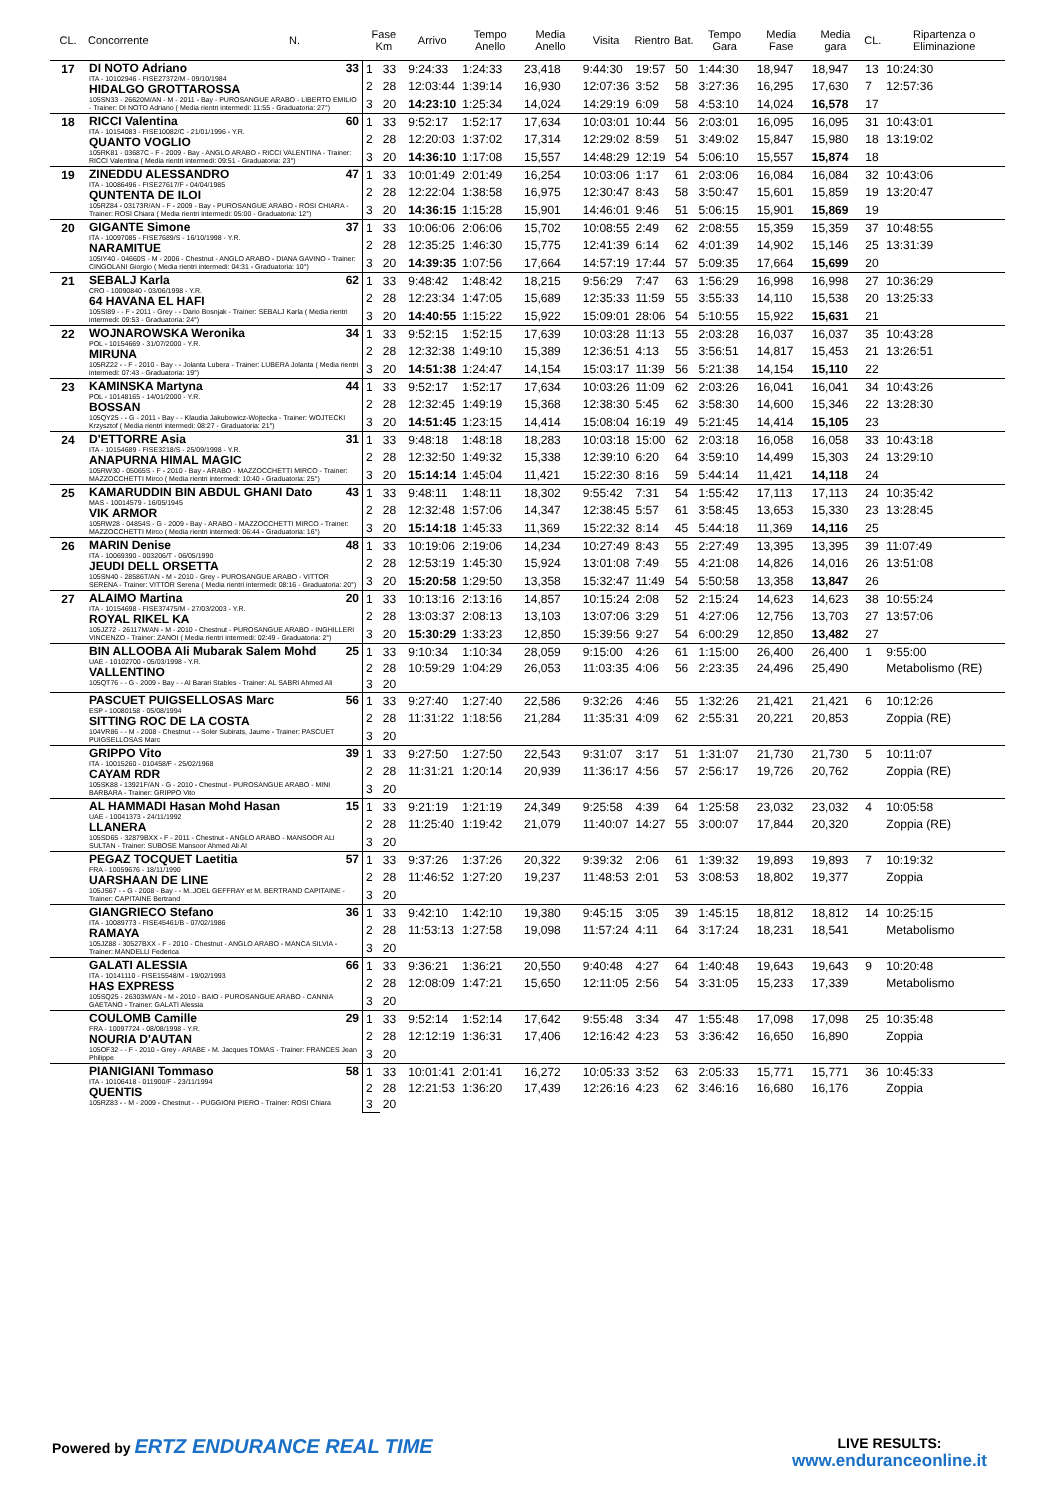| CL. | Concorrente N. | Fase Km | | Arrivo | Tempo Anello | Media Anello | Visita | Rientro | Bat. | Tempo Gara | Media Fase | Media gara | CL. | Ripartenza o Eliminazione |
| --- | --- | --- | --- | --- | --- | --- | --- | --- | --- | --- | --- | --- | --- | --- |
| 17 | DI NOTO Adriano 33 ITA - 10102946 - FISE27372/M - 09/10/1984 HIDALGO GROTTAROSSA 105SN33 - 26620M/AN - M - 2011 - Bay - PUROSANGUE ARABO - LIBERTO EMILIO - Trainer: DI NOTO Adriano ( Media rientri intermedi: 11:55 - Graduatoria: 27°) | 1 | 33 | 9:24:33 | 1:24:33 | 23,418 | 9:44:30 | 19:57 | 50 | 1:44:30 | 18,947 | 18,947 | 13 | 10:24:30 |
| | | 2 | 28 | 12:03:44 | 1:39:14 | 16,930 | 12:07:36 | 3:52 | 58 | 3:27:36 | 16,295 | 17,630 | 7 | 12:57:36 |
| | | 3 | 20 | 14:23:10 | 1:25:34 | 14,024 | 14:29:19 | 6:09 | 58 | 4:53:10 | 14,024 | 16,578 | 17 | |
| 18 | RICCI Valentina 60 ITA - 10154083 - FISE10082/C - 21/01/1996 - Y.R. QUANTO VOGLIO 105RK81 - 03687C - F - 2009 - Bay - ANGLO ARABO - RICCI VALENTINA - Trainer: RICCI Valentina ( Media rientri intermedi: 09:51 - Graduatoria: 23°) | 1 | 33 | 9:52:17 | 1:52:17 | 17,634 | 10:03:01 | 10:44 | 56 | 2:03:01 | 16,095 | 16,095 | 31 | 10:43:01 |
| | | 2 | 28 | 12:20:03 | 1:37:02 | 17,314 | 12:29:02 | 8:59 | 51 | 3:49:02 | 15,847 | 15,980 | 18 | 13:19:02 |
| | | 3 | 20 | 14:36:10 | 1:17:08 | 15,557 | 14:48:29 | 12:19 | 54 | 5:06:10 | 15,557 | 15,874 | 18 | |
| 19 | ZINEDDU ALESSANDRO 47 ITA - 10086496 - FISE27617/F - 04/04/1985 QUNTENTA DE ILOI 105RZ84 - 03173R/AN - F - 2009 - Bay - PUROSANGUE ARABO - ROSI CHIARA - Trainer: ROSI Chiara ( Media rientri intermedi: 05:00 - Graduatoria: 12°) | 1 | 33 | 10:01:49 | 2:01:49 | 16,254 | 10:03:06 | 1:17 | 61 | 2:03:06 | 16,084 | 16,084 | 32 | 10:43:06 |
| | | 2 | 28 | 12:22:04 | 1:38:58 | 16,975 | 12:30:47 | 8:43 | 58 | 3:50:47 | 15,601 | 15,859 | 19 | 13:20:47 |
| | | 3 | 20 | 14:36:15 | 1:15:28 | 15,901 | 14:46:01 | 9:46 | 51 | 5:06:15 | 15,901 | 15,869 | 19 | |
| 20 | GIGANTE Simone 37 ITA - 10097085 - FISE7689/S - 16/10/1998 - Y.R. NARAMITUE 105IY40 - 04660S - M - 2006 - Chestnut - ANGLO ARABO - DIANA GAVINO - Trainer: CINGOLANI Giorgio ( Media rientri intermedi: 04:31 - Graduatoria: 10°) | 1 | 33 | 10:06:06 | 2:06:06 | 15,702 | 10:08:55 | 2:49 | 62 | 2:08:55 | 15,359 | 15,359 | 37 | 10:48:55 |
| | | 2 | 28 | 12:35:25 | 1:46:30 | 15,775 | 12:41:39 | 6:14 | 62 | 4:01:39 | 14,902 | 15,146 | 25 | 13:31:39 |
| | | 3 | 20 | 14:39:35 | 1:07:56 | 17,664 | 14:57:19 | 17:44 | 57 | 5:09:35 | 17,664 | 15,699 | 20 | |
| 21 | SEBALJ Karla 62 CRO - 10090840 - 03/06/1998 - Y.R. 64 HAVANA EL HAFI 105SI89 - - F - 2011 - Grey - - Dario Bosnjak - Trainer: SEBALJ Karla ( Media rientri intermedi: 09:53 - Graduatoria: 24°) | 1 | 33 | 9:48:42 | 1:48:42 | 18,215 | 9:56:29 | 7:47 | 63 | 1:56:29 | 16,998 | 16,998 | 27 | 10:36:29 |
| | | 2 | 28 | 12:23:34 | 1:47:05 | 15,689 | 12:35:33 | 11:59 | 55 | 3:55:33 | 14,110 | 15,538 | 20 | 13:25:33 |
| | | 3 | 20 | 14:40:55 | 1:15:22 | 15,922 | 15:09:01 | 28:06 | 54 | 5:10:55 | 15,922 | 15,631 | 21 | |
| 22 | WOJNAROWSKA Weronika 34 POL - 10154669 - 31/07/2000 - Y.R. MIRUNA 105RZ22 - - F - 2010 - Bay - - Jolanta Lubera - Trainer: LUBERA Jolanta ( Media rientri intermedi: 07:43 - Graduatoria: 19°) | 1 | 33 | 9:52:15 | 1:52:15 | 17,639 | 10:03:28 | 11:13 | 55 | 2:03:28 | 16,037 | 16,037 | 35 | 10:43:28 |
| | | 2 | 28 | 12:32:38 | 1:49:10 | 15,389 | 12:36:51 | 4:13 | 55 | 3:56:51 | 14,817 | 15,453 | 21 | 13:26:51 |
| | | 3 | 20 | 14:51:38 | 1:24:47 | 14,154 | 15:03:17 | 11:39 | 56 | 5:21:38 | 14,154 | 15,110 | 22 | |
| 23 | KAMINSKA Martyna 44 POL - 10148165 - 14/01/2000 - Y.R. BOSSAN 105QY25 - - G - 2011 - Bay - - Klaudia Jakubowicz-Wojtecka - Trainer: WOJTECKI Krzysztof ( Media rientri intermedi: 08:27 - Graduatoria: 21°) | 1 | 33 | 9:52:17 | 1:52:17 | 17,634 | 10:03:26 | 11:09 | 62 | 2:03:26 | 16,041 | 16,041 | 34 | 10:43:26 |
| | | 2 | 28 | 12:32:45 | 1:49:19 | 15,368 | 12:38:30 | 5:45 | 62 | 3:58:30 | 14,600 | 15,346 | 22 | 13:28:30 |
| | | 3 | 20 | 14:51:45 | 1:23:15 | 14,414 | 15:08:04 | 16:19 | 49 | 5:21:45 | 14,414 | 15,105 | 23 | |
| 24 | D'ETTORRE Asia 31 ITA - 10154689 - FISE3218/S - 25/09/1998 - Y.R. ANAPURNA HIMAL MAGIC 105RW30 - 05065S - F - 2010 - Bay - ARABO - MAZZOCCHETTI MIRCO - Trainer: MAZZOCCHETTI Mirco ( Media rientri intermedi: 10:40 - Graduatoria: 25°) | 1 | 33 | 9:48:18 | 1:48:18 | 18,283 | 10:03:18 | 15:00 | 62 | 2:03:18 | 16,058 | 16,058 | 33 | 10:43:18 |
| | | 2 | 28 | 12:32:50 | 1:49:32 | 15,338 | 12:39:10 | 6:20 | 64 | 3:59:10 | 14,499 | 15,303 | 24 | 13:29:10 |
| | | 3 | 20 | 15:14:14 | 1:45:04 | 11,421 | 15:22:30 | 8:16 | 59 | 5:44:14 | 11,421 | 14,118 | 24 | |
| 25 | KAMARUDDIN BIN ABDUL GHANI Dato 43 MAS - 10014579 - 16/05/1945 VIK ARMOR 105RW28 - 04854S - G - 2009 - Bay - ARABO - MAZZOCCHETTI MIRCO - Trainer: MAZZOCCHETTI Mirco ( Media rientri intermedi: 06:44 - Graduatoria: 16°) | 1 | 33 | 9:48:11 | 1:48:11 | 18,302 | 9:55:42 | 7:31 | 54 | 1:55:42 | 17,113 | 17,113 | 24 | 10:35:42 |
| | | 2 | 28 | 12:32:48 | 1:57:06 | 14,347 | 12:38:45 | 5:57 | 61 | 3:58:45 | 13,653 | 15,330 | 23 | 13:28:45 |
| | | 3 | 20 | 15:14:18 | 1:45:33 | 11,369 | 15:22:32 | 8:14 | 45 | 5:44:18 | 11,369 | 14,116 | 25 | |
| 26 | MARIN Denise 48 ITA - 10069390 - 003206/T - 06/05/1990 JEUDI DELL ORSETTA 105SN40 - 28586T/AN - M - 2010 - Grey - PUROSANGUE ARABO - VITTOR SERENA - Trainer: VITTOR Serena ( Media rientri intermedi: 08:16 - Graduatoria: 20°) | 1 | 33 | 10:19:06 | 2:19:06 | 14,234 | 10:27:49 | 8:43 | 55 | 2:27:49 | 13,395 | 13,395 | 39 | 11:07:49 |
| | | 2 | 28 | 12:53:19 | 1:45:30 | 15,924 | 13:01:08 | 7:49 | 55 | 4:21:08 | 14,826 | 14,016 | 26 | 13:51:08 |
| | | 3 | 20 | 15:20:58 | 1:29:50 | 13,358 | 15:32:47 | 11:49 | 54 | 5:50:58 | 13,358 | 13,847 | 26 | |
| 27 | ALAIMO Martina 20 ITA - 10154698 - FISE37475/M - 27/03/2003 - Y.R. ROYAL RIKEL KA 105JZ72 - 26117M/AN - M - 2010 - Chestnut - PUROSANGUE ARABO - INGHILLERI VINCENZO - Trainer: ZANOI ( Media rientri intermedi: 02:49 - Graduatoria: 2°) | 1 | 33 | 10:13:16 | 2:13:16 | 14,857 | 10:15:24 | 2:08 | 52 | 2:15:24 | 14,623 | 14,623 | 38 | 10:55:24 |
| | | 2 | 28 | 13:03:37 | 2:08:13 | 13,103 | 13:07:06 | 3:29 | 51 | 4:27:06 | 12,756 | 13,703 | 27 | 13:57:06 |
| | | 3 | 20 | 15:30:29 | 1:33:23 | 12,850 | 15:39:56 | 9:27 | 54 | 6:00:29 | 12,850 | 13,482 | 27 | |
| | BIN ALLOOBA Ali Mubarak Salem Mohd 25 UAE - 10102700 - 05/03/1998 - Y.R. VALLENTINO 105QT76 - - G - 2009 - Bay - - Al Barari Stables - Trainer: AL SABRI Ahmed Ali | 1 | 33 | 9:10:34 | 1:10:34 | 28,059 | 9:15:00 | 4:26 | 61 | 1:15:00 | 26,400 | 26,400 | 1 | 9:55:00 |
| | | 2 | 28 | 10:59:29 | 1:04:29 | 26,053 | 11:03:35 | 4:06 | 56 | 2:23:35 | 24,496 | 25,490 | | Metabolismo (RE) |
| | | 3 | 20 | | | | | | | | | | | |
| | PASCUET PUIGSELLOSAS Marc 56 ESP - 10080158 - 05/08/1994 SITTING ROC DE LA COSTA 104VR86 - - M - 2008 - Chestnut - - Soler Subirats, Jaume - Trainer: PASCUET PUIGSELLOSAS Marc | 1 | 33 | 9:27:40 | 1:27:40 | 22,586 | 9:32:26 | 4:46 | 55 | 1:32:26 | 21,421 | 21,421 | 6 | 10:12:26 |
| | | 2 | 28 | 11:31:22 | 1:18:56 | 21,284 | 11:35:31 | 4:09 | 62 | 2:55:31 | 20,221 | 20,853 | | Zoppia (RE) |
| | | 3 | 20 | | | | | | | | | | | |
| | GRIPPO Vito 39 ITA - 10015260 - 010458/F - 25/02/1968 CAYAM RDR 105SK88 - 13921F/AN - G - 2010 - Chestnut - PUROSANGUE ARABO - MINI BARBARA - Trainer: GRIPPO Vito | 1 | 33 | 9:27:50 | 1:27:50 | 22,543 | 9:31:07 | 3:17 | 51 | 1:31:07 | 21,730 | 21,730 | 5 | 10:11:07 |
| | | 2 | 28 | 11:31:21 | 1:20:14 | 20,939 | 11:36:17 | 4:56 | 57 | 2:56:17 | 19,726 | 20,762 | | Zoppia (RE) |
| | | 3 | 20 | | | | | | | | | | | |
| | AL HAMMADI Hasan Mohd Hasan 15 UAE - 10041373 - 24/11/1992 LLANERA 105SD65 - 32879BXX - F - 2011 - Chestnut - ANGLO ARABO - MANSOOR ALI SULTAN - Trainer: SUBOSE Mansoor Ahmed Ali Al | 1 | 33 | 9:21:19 | 1:21:19 | 24,349 | 9:25:58 | 4:39 | 64 | 1:25:58 | 23,032 | 23,032 | 4 | 10:05:58 |
| | | 2 | 28 | 11:25:40 | 1:19:42 | 21,079 | 11:40:07 | 14:27 | 55 | 3:00:07 | 17,844 | 20,320 | | Zoppia (RE) |
| | | 3 | 20 | | | | | | | | | | | |
| | PEGAZ TOCQUET Laetitia 57 FRA - 10059676 - 18/11/1990 UARSHAAN DE LINE 105JS67 - - G - 2008 - Bay - - M..JOEL GEFFRAY et M. BERTRAND CAPITAINE - Trainer: CAPITAINE Bertrand | 1 | 33 | 9:37:26 | 1:37:26 | 20,322 | 9:39:32 | 2:06 | 61 | 1:39:32 | 19,893 | 19,893 | 7 | 10:19:32 |
| | | 2 | 28 | 11:46:52 | 1:27:20 | 19,237 | 11:48:53 | 2:01 | 53 | 3:08:53 | 18,802 | 19,377 | | Zoppia |
| | | 3 | 20 | | | | | | | | | | | |
| | GIANGRIECO Stefano 36 ITA - 10089773 - FISE45461/B - 07/02/1986 RAMAYA 105JZ88 - 30527BXX - F - 2010 - Chestnut - ANGLO ARABO - MANCA SILVIA - Trainer: MANDELLI Federica | 1 | 33 | 9:42:10 | 1:42:10 | 19,380 | 9:45:15 | 3:05 | 39 | 1:45:15 | 18,812 | 18,812 | 14 | 10:25:15 |
| | | 2 | 28 | 11:53:13 | 1:27:58 | 19,098 | 11:57:24 | 4:11 | 64 | 3:17:24 | 18,231 | 18,541 | | Metabolismo |
| | | 3 | 20 | | | | | | | | | | | |
| | GALATI ALESSIA 66 ITA - 10141110 - FISE15548/M - 19/02/1993 HAS EXPRESS 105SQ25 - 26303M/AN - M - 2010 - BAIO - PUROSANGUE ARABO - CANNIA GAETANO - Trainer: GALATI Alessia | 1 | 33 | 9:36:21 | 1:36:21 | 20,550 | 9:40:48 | 4:27 | 64 | 1:40:48 | 19,643 | 19,643 | 9 | 10:20:48 |
| | | 2 | 28 | 12:08:09 | 1:47:21 | 15,650 | 12:11:05 | 2:56 | 54 | 3:31:05 | 15,233 | 17,339 | | Metabolismo |
| | | 3 | 20 | | | | | | | | | | | |
| | COULOMB Camille 29 FRA - 10097724 - 08/08/1998 - Y.R. NOURIA D'AUTAN 105OF32 - - F - 2010 - Grey - ARABE - M. Jacques TOMAS - Trainer: FRANCES Jean Philippe | 1 | 33 | 9:52:14 | 1:52:14 | 17,642 | 9:55:48 | 3:34 | 47 | 1:55:48 | 17,098 | 17,098 | 25 | 10:35:48 |
| | | 2 | 28 | 12:12:19 | 1:36:31 | 17,406 | 12:16:42 | 4:23 | 53 | 3:36:42 | 16,650 | 16,890 | | Zoppia |
| | | 3 | 20 | | | | | | | | | | | |
| | PIANIGIANI Tommaso 58 ITA - 10106418 - 011900/F - 23/11/1994 QUENTIS 105RZ83 - - M - 2009 - Chestnut - - PUGGIONI PIERO - Trainer: ROSI Chiara | 1 | 33 | 10:01:41 | 2:01:41 | 16,272 | 10:05:33 | 3:52 | 63 | 2:05:33 | 15,771 | 15,771 | 36 | 10:45:33 |
| | | 2 | 28 | 12:21:53 | 1:36:20 | 17,439 | 12:26:16 | 4:23 | 62 | 3:46:16 | 16,680 | 16,176 | | Zoppia |
| | | 3 | 20 | | | | | | | | | | | |
Powered by ERTZ ENDURANCE REAL TIME
LIVE RESULTS:
www.enduranceonline.it